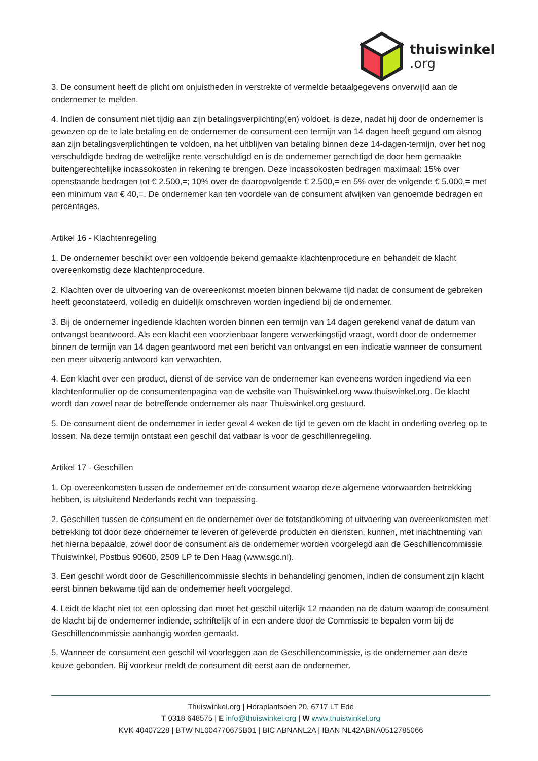thuiswinkel.org
3. De consument heeft de plicht om onjuistheden in verstrekte of vermelde betaalgegevens onverwijld aan de ondernemer te melden.
4. Indien de consument niet tijdig aan zijn betalingsverplichting(en) voldoet, is deze, nadat hij door de ondernemer is gewezen op de te late betaling en de ondernemer de consument een termijn van 14 dagen heeft gegund om alsnog aan zijn betalingsverplichtingen te voldoen, na het uitblijven van betaling binnen deze 14-dagen-termijn, over het nog verschuldigde bedrag de wettelijke rente verschuldigd en is de ondernemer gerechtigd de door hem gemaakte buitengerechtelijke incassokosten in rekening te brengen. Deze incassokosten bedragen maximaal: 15% over openstaande bedragen tot € 2.500,=; 10% over de daaropvolgende € 2.500,= en 5% over de volgende € 5.000,= met een minimum van € 40,=. De ondernemer kan ten voordele van de consument afwijken van genoemde bedragen en percentages.
Artikel 16 - Klachtenregeling
1. De ondernemer beschikt over een voldoende bekend gemaakte klachtenprocedure en behandelt de klacht overeenkomstig deze klachtenprocedure.
2. Klachten over de uitvoering van de overeenkomst moeten binnen bekwame tijd nadat de consument de gebreken heeft geconstateerd, volledig en duidelijk omschreven worden ingediend bij de ondernemer.
3. Bij de ondernemer ingediende klachten worden binnen een termijn van 14 dagen gerekend vanaf de datum van ontvangst beantwoord. Als een klacht een voorzienbaar langere verwerkingstijd vraagt, wordt door de ondernemer binnen de termijn van 14 dagen geantwoord met een bericht van ontvangst en een indicatie wanneer de consument een meer uitvoerig antwoord kan verwachten.
4. Een klacht over een product, dienst of de service van de ondernemer kan eveneens worden ingediend via een klachtenformulier op de consumentenpagina van de website van Thuiswinkel.org www.thuiswinkel.org. De klacht wordt dan zowel naar de betreffende ondernemer als naar Thuiswinkel.org gestuurd.
5. De consument dient de ondernemer in ieder geval 4 weken de tijd te geven om de klacht in onderling overleg op te lossen. Na deze termijn ontstaat een geschil dat vatbaar is voor de geschillenregeling.
Artikel 17 - Geschillen
1. Op overeenkomsten tussen de ondernemer en de consument waarop deze algemene voorwaarden betrekking hebben, is uitsluitend Nederlands recht van toepassing.
2. Geschillen tussen de consument en de ondernemer over de totstandkoming of uitvoering van overeenkomsten met betrekking tot door deze ondernemer te leveren of geleverde producten en diensten, kunnen, met inachtneming van het hierna bepaalde, zowel door de consument als de ondernemer worden voorgelegd aan de Geschillencommissie Thuiswinkel, Postbus 90600, 2509 LP te Den Haag (www.sgc.nl).
3. Een geschil wordt door de Geschillencommissie slechts in behandeling genomen, indien de consument zijn klacht eerst binnen bekwame tijd aan de ondernemer heeft voorgelegd.
4. Leidt de klacht niet tot een oplossing dan moet het geschil uiterlijk 12 maanden na de datum waarop de consument de klacht bij de ondernemer indiende, schriftelijk of in een andere door de Commissie te bepalen vorm bij de Geschillencommissie aanhangig worden gemaakt.
5. Wanneer de consument een geschil wil voorleggen aan de Geschillencommissie, is de ondernemer aan deze keuze gebonden. Bij voorkeur meldt de consument dit eerst aan de ondernemer.
Thuiswinkel.org | Horaplantsoen 20, 6717 LT Ede
T 0318 648575 | E info@thuiswinkel.org | W www.thuiswinkel.org
KVK 40407228 | BTW NL004770675B01 | BIC ABNANL2A | IBAN NL42ABNA0512785066